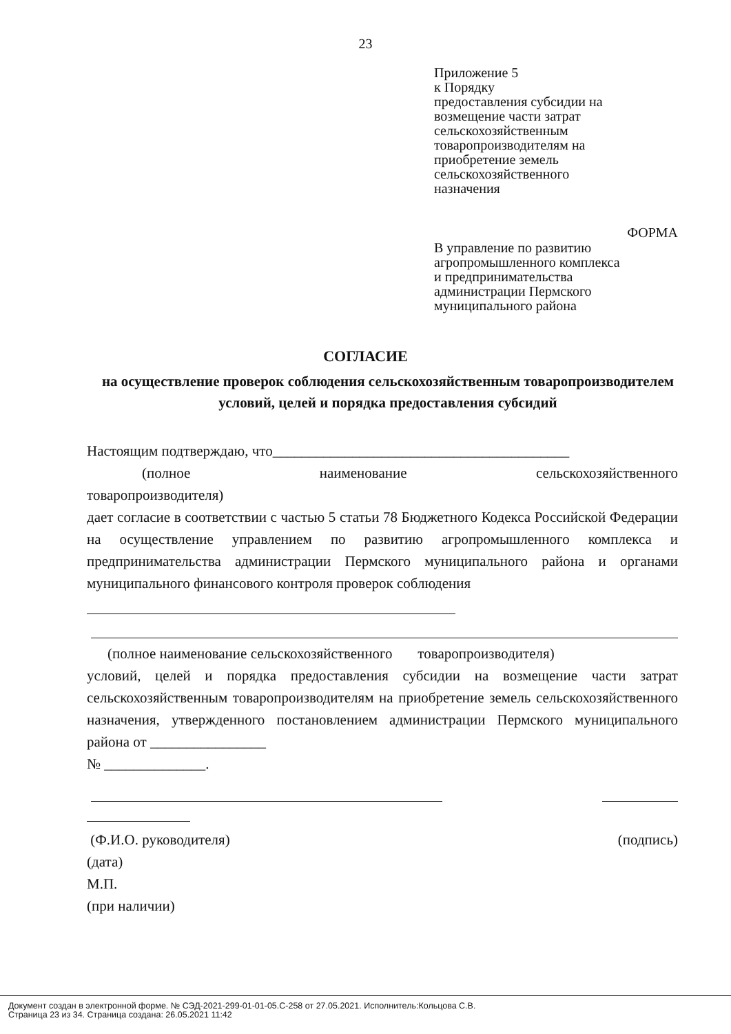23
Приложение 5
к Порядку
предоставления субсидии на
возмещение части затрат
сельскохозяйственным
товаропроизводителям на
приобретение земель
сельскохозяйственного
назначения
ФОРМА
В управление по развитию
агропромышленного комплекса
и предпринимательства
администрации Пермского
муниципального района
СОГЛАСИЕ
на осуществление проверок соблюдения сельскохозяйственным товаропроизводителем условий, целей и порядка предоставления субсидий
Настоящим подтверждаю, что_________________________________________
(полное наименование сельскохозяйственного
товаропроизводителя)
дает согласие в соответствии с частью 5 статьи 78 Бюджетного Кодекса Российской Федерации на осуществление управлением по развитию агропромышленного комплекса и предпринимательства администрации Пермского муниципального района и органами муниципального финансового контроля проверок соблюдения
(полное наименование сельскохозяйственного товаропроизводителя)
условий, целей и порядка предоставления субсидии на возмещение части затрат сельскохозяйственным товаропроизводителям на приобретение земель сельскохозяйственного назначения, утвержденного постановлением администрации Пермского муниципального района от ________________
№ ______________.
(Ф.И.О. руководителя) (подпись)
(дата)
М.П.
(при наличии)
Документ создан в электронной форме. № СЭД-2021-299-01-01-05.С-258 от 27.05.2021. Исполнитель:Кольцова С.В.
Страница 23 из 34. Страница создана: 26.05.2021 11:42